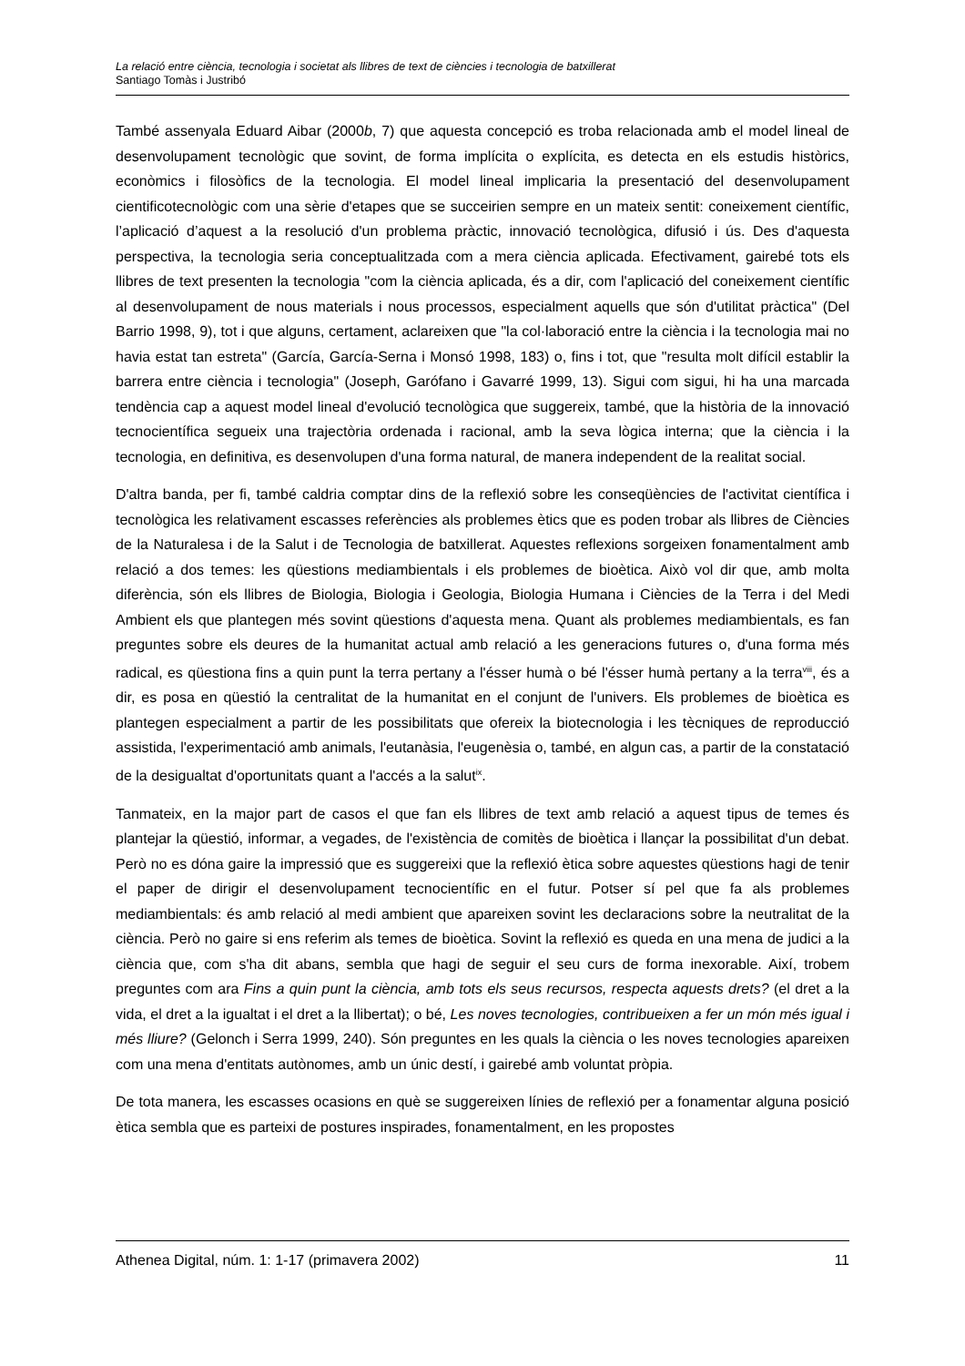La relació entre ciència, tecnologia i societat als llibres de text de ciències i tecnologia de batxillerat
Santiago Tomàs i Justribó
També assenyala Eduard Aibar (2000b, 7) que aquesta concepció es troba relacionada amb el model lineal de desenvolupament tecnològic que sovint, de forma implícita o explícita, es detecta en els estudis històrics, econòmics i filosòfics de la tecnologia. El model lineal implicaria la presentació del desenvolupament cientificotecnològic com una sèrie d'etapes que se succeirien sempre en un mateix sentit: coneixement científic, l’aplicació d’aquest a la resolució d'un problema pràctic, innovació tecnològica, difusió i ús. Des d'aquesta perspectiva, la tecnologia seria conceptualitzada com a mera ciència aplicada. Efectivament, gairebé tots els llibres de text presenten la tecnologia "com la ciència aplicada, és a dir, com l'aplicació del coneixement científic al desenvolupament de nous materials i nous processos, especialment aquells que són d'utilitat pràctica" (Del Barrio 1998, 9), tot i que alguns, certament, aclareixen que "la col·laboració entre la ciència i la tecnologia mai no havia estat tan estreta" (García, García-Serna i Monsó 1998, 183) o, fins i tot, que "resulta molt difícil establir la barrera entre ciència i tecnologia" (Joseph, Garófano i Gavarré 1999, 13). Sigui com sigui, hi ha una marcada tendència cap a aquest model lineal d'evolució tecnològica que suggereix, també, que la història de la innovació tecnocientífica segueix una trajectòria ordenada i racional, amb la seva lògica interna; que la ciència i la tecnologia, en definitiva, es desenvolupen d'una forma natural, de manera independent de la realitat social.
D'altra banda, per fi, també caldria comptar dins de la reflexió sobre les conseqüències de l'activitat científica i tecnològica les relativament escasses referències als problemes ètics que es poden trobar als llibres de Ciències de la Naturalesa i de la Salut i de Tecnologia de batxillerat. Aquestes reflexions sorgeixen fonamentalment amb relació a dos temes: les qüestions mediambientals i els problemes de bioètica. Això vol dir que, amb molta diferència, són els llibres de Biologia, Biologia i Geologia, Biologia Humana i Ciències de la Terra i del Medi Ambient els que plantegen més sovint qüestions d'aquesta mena. Quant als problemes mediambientals, es fan preguntes sobre els deures de la humanitat actual amb relació a les generacions futures o, d'una forma més radical, es qüestiona fins a quin punt la terra pertany a l'ésser humà o bé l'ésser humà pertany a la terra<sup>viii</sup>, és a dir, es posa en qüestió la centralitat de la humanitat en el conjunt de l'univers. Els problemes de bioètica es plantegen especialment a partir de les possibilitats que ofereix la biotecnologia i les tècniques de reproducció assistida, l'experimentació amb animals, l'eutanàsia, l'eugenèsia o, també, en algun cas, a partir de la constatació de la desigualtat d'oportunitats quant a l'accés a la salut<sup>ix</sup>.
Tanmateix, en la major part de casos el que fan els llibres de text amb relació a aquest tipus de temes és plantejar la qüestió, informar, a vegades, de l'existència de comitès de bioètica i llançar la possibilitat d'un debat. Però no es dóna gaire la impressió que es suggereixi que la reflexió ètica sobre aquestes qüestions hagi de tenir el paper de dirigir el desenvolupament tecnocientífic en el futur. Potser sí pel que fa als problemes mediambientals: és amb relació al medi ambient que apareixen sovint les declaracions sobre la neutralitat de la ciència. Però no gaire si ens referim als temes de bioètica. Sovint la reflexió es queda en una mena de judici a la ciència que, com s'ha dit abans, sembla que hagi de seguir el seu curs de forma inexorable. Així, trobem preguntes com ara Fins a quin punt la ciència, amb tots els seus recursos, respecta aquests drets? (el dret a la vida, el dret a la igualtat i el dret a la llibertat); o bé, Les noves tecnologies, contribueixen a fer un món més igual i més lliure? (Gelonch i Serra 1999, 240). Són preguntes en les quals la ciència o les noves tecnologies apareixen com una mena d'entitats autònomes, amb un únic destí, i gairebé amb voluntat pròpia.
De tota manera, les escasses ocasions en què se suggereixen línies de reflexió per a fonamentar alguna posició ètica sembla que es parteixi de postures inspirades, fonamentalment, en les propostes
Athenea Digital, núm. 1: 1-17 (primavera 2002) 11